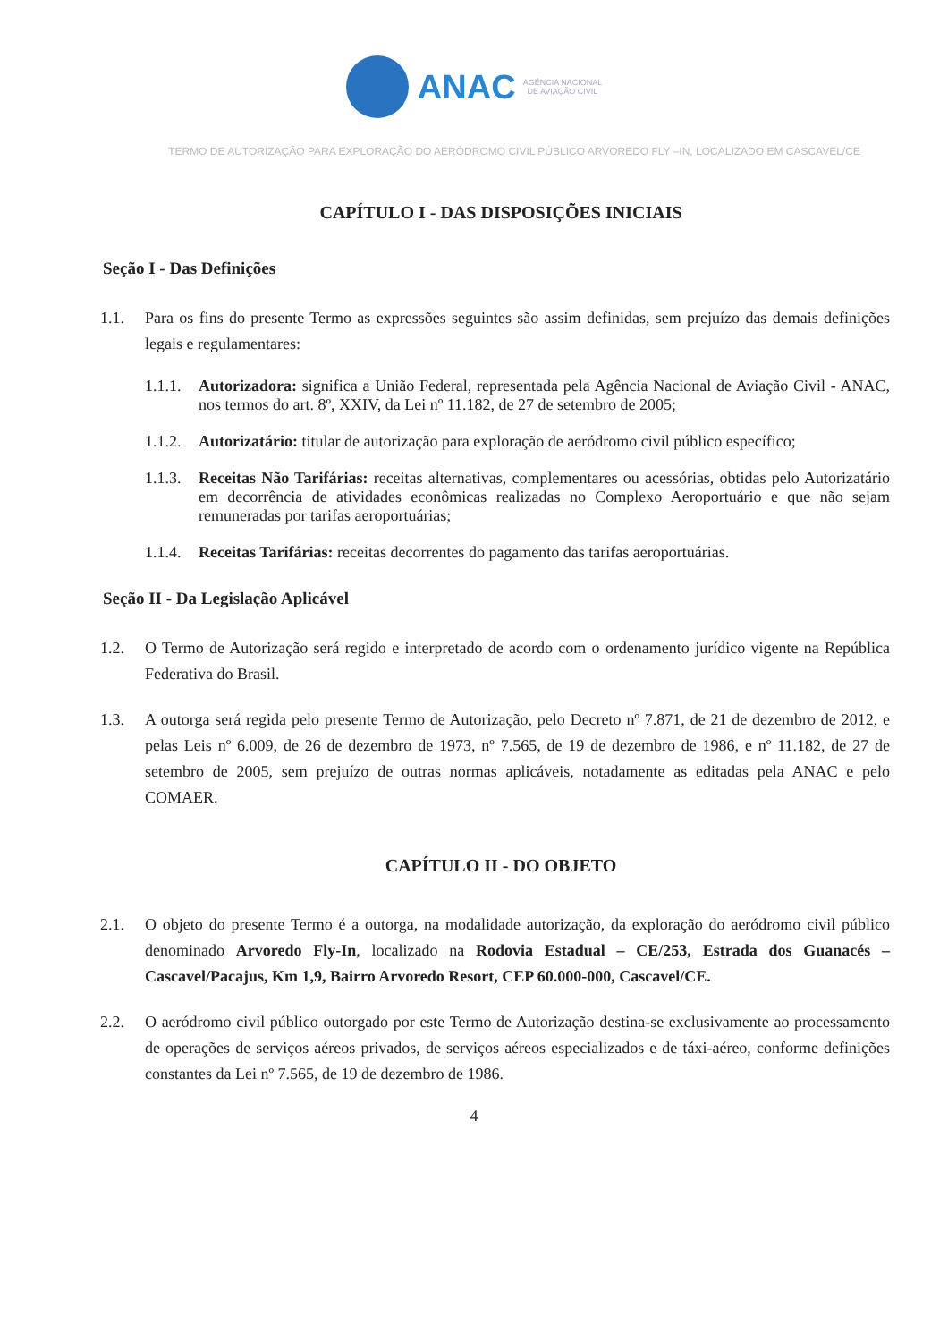ANAC AGÊNCIA NACIONAL
DE AVIAÇÃO CIVIL
TERMO DE AUTORIZAÇÃO PARA EXPLORAÇÃO DO AERÓDROMO CIVIL PÚBLICO ARVOREDO FLY –IN, LOCALIZADO EM CASCAVEL/CE
CAPÍTULO I - DAS DISPOSIÇÕES INICIAIS
Seção I - Das Definições
1.1. Para os fins do presente Termo as expressões seguintes são assim definidas, sem prejuízo das demais definições legais e regulamentares:
1.1.1. Autorizadora: significa a União Federal, representada pela Agência Nacional de Aviação Civil - ANAC, nos termos do art. 8º, XXIV, da Lei nº 11.182, de 27 de setembro de 2005;
1.1.2. Autorizatário: titular de autorização para exploração de aeródromo civil público específico;
1.1.3. Receitas Não Tarifárias: receitas alternativas, complementares ou acessórias, obtidas pelo Autorizatário em decorrência de atividades econômicas realizadas no Complexo Aeroportuário e que não sejam remuneradas por tarifas aeroportuárias;
1.1.4. Receitas Tarifárias: receitas decorrentes do pagamento das tarifas aeroportuárias.
Seção II - Da Legislação Aplicável
1.2. O Termo de Autorização será regido e interpretado de acordo com o ordenamento jurídico vigente na República Federativa do Brasil.
1.3. A outorga será regida pelo presente Termo de Autorização, pelo Decreto nº 7.871, de 21 de dezembro de 2012, e pelas Leis nº 6.009, de 26 de dezembro de 1973, nº 7.565, de 19 de dezembro de 1986, e nº 11.182, de 27 de setembro de 2005, sem prejuízo de outras normas aplicáveis, notadamente as editadas pela ANAC e pelo COMAER.
CAPÍTULO II - DO OBJETO
2.1. O objeto do presente Termo é a outorga, na modalidade autorização, da exploração do aeródromo civil público denominado Arvoredo Fly-In, localizado na Rodovia Estadual – CE/253, Estrada dos Guanacés – Cascavel/Pacajus, Km 1,9, Bairro Arvoredo Resort, CEP 60.000-000, Cascavel/CE.
2.2. O aeródromo civil público outorgado por este Termo de Autorização destina-se exclusivamente ao processamento de operações de serviços aéreos privados, de serviços aéreos especializados e de táxi-aéreo, conforme definições constantes da Lei nº 7.565, de 19 de dezembro de 1986.
4